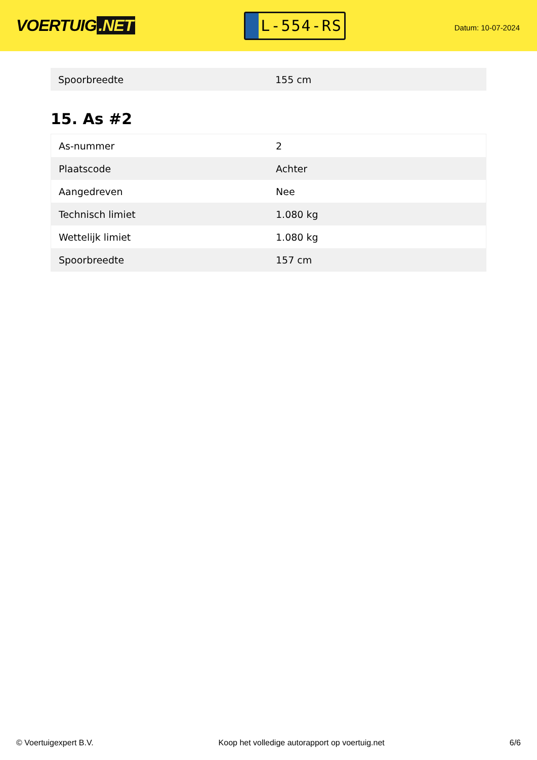VOERTUIG.NET
L-554-RS
Datum: 10-07-2024
| Spoorbreedte | 155 cm |
15. As #2
| As-nummer | 2 |
| Plaatscode | Achter |
| Aangedreven | Nee |
| Technisch limiet | 1.080 kg |
| Wettelijk limiet | 1.080 kg |
| Spoorbreedte | 157 cm |
© Voertuigexpert B.V. Koop het volledige autorapport op voertuig.net 6/6